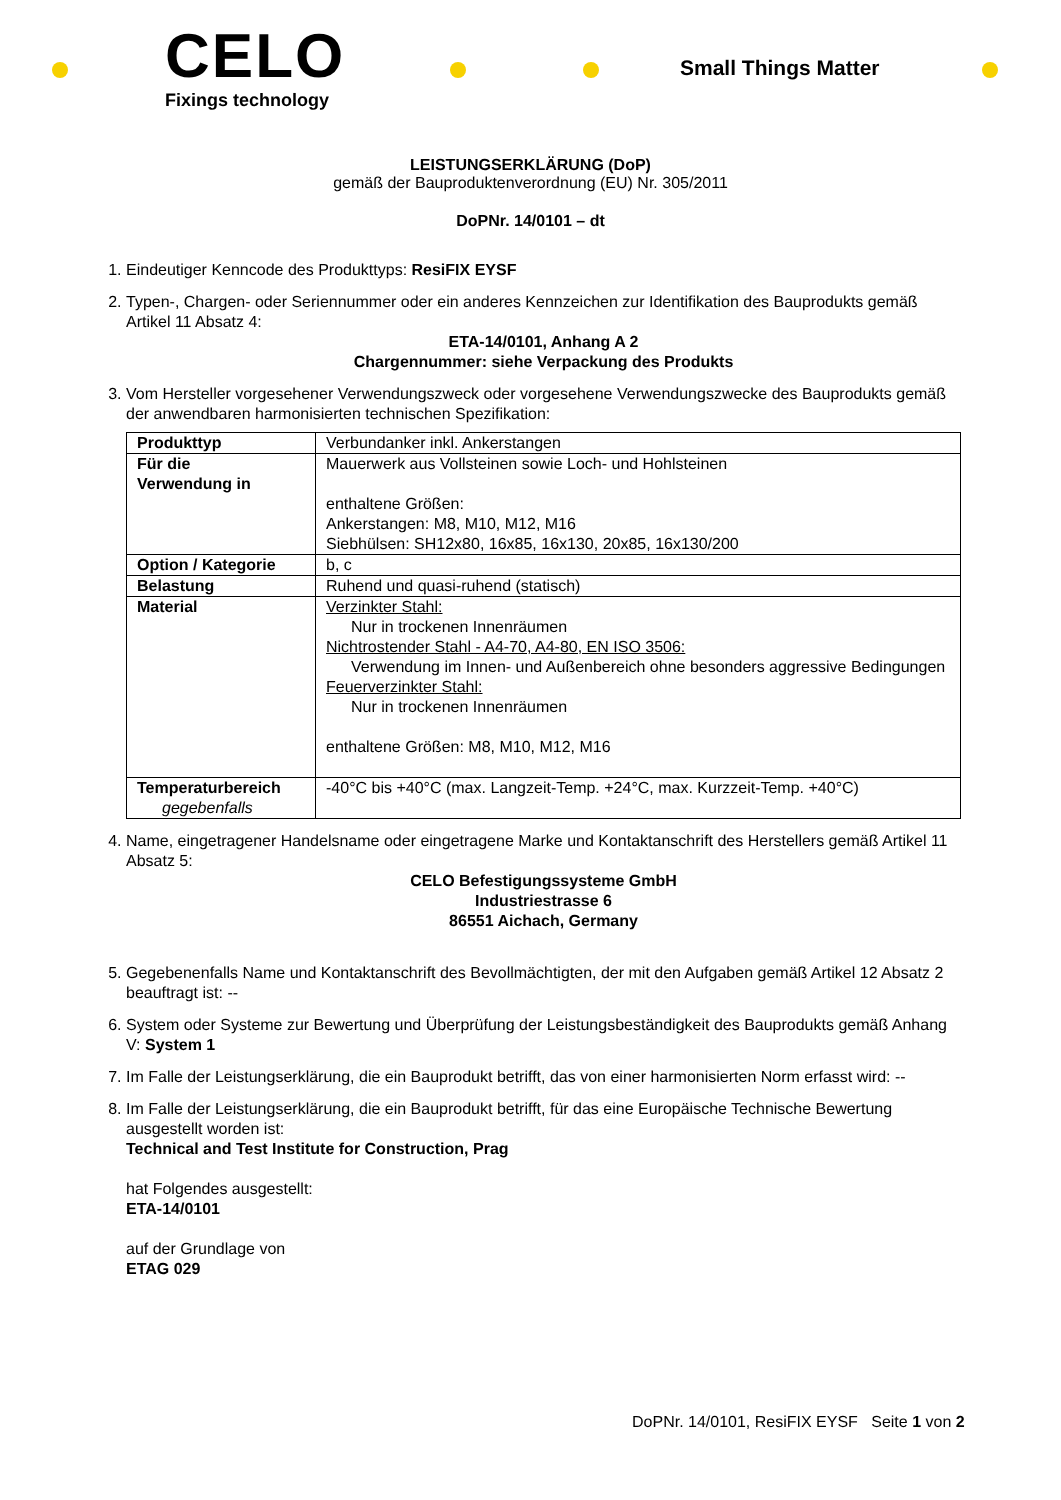CELO
Fixings technology
Small Things Matter
LEISTUNGSERKLÄRUNG (DoP)
gemäß der Bauproduktenverordnung (EU) Nr. 305/2011
DoPNr. 14/0101 – dt
1. Eindeutiger Kenncode des Produkttyps: ResiFIX EYSF
2. Typen-, Chargen- oder Seriennummer oder ein anderes Kennzeichen zur Identifikation des Bauprodukts gemäß Artikel 11 Absatz 4:
ETA-14/0101, Anhang A 2
Chargennummer: siehe Verpackung des Produkts
3. Vom Hersteller vorgesehener Verwendungszweck oder vorgesehene Verwendungszwecke des Bauprodukts gemäß der anwendbaren harmonisierten technischen Spezifikation:
| Produkttyp | Verbundanker inkl. Ankerstangen |
| Für die Verwendung in | Mauerwerk aus Vollsteinen sowie Loch- und Hohlsteinen enthaltene Größen: Ankerstangen: M8, M10, M12, M16 Siebhülsen: SH12x80, 16x85, 16x130, 20x85, 16x130/200 |
| Option / Kategorie | b, c |
| Belastung | Ruhend und quasi-ruhend (statisch) |
| Material | Verzinkter Stahl: Nur in trockenen Innenräumen Nichtrostender Stahl - A4-70, A4-80, EN ISO 3506: Verwendung im Innen- und Außenbereich ohne besonders aggressive Bedingungen Feuerverzinkter Stahl: Nur in trockenen Innenräumen enthaltene Größen: M8, M10, M12, M16 |
| Temperaturbereich gegebenfalls | -40°C bis +40°C (max. Langzeit-Temp. +24°C, max. Kurzzeit-Temp. +40°C) |
4. Name, eingetragener Handelsname oder eingetragene Marke und Kontaktanschrift des Herstellers gemäß Artikel 11 Absatz 5:
CELO Befestigungssysteme GmbH
Industriestrasse 6
86551 Aichach, Germany
5. Gegebenenfalls Name und Kontaktanschrift des Bevollmächtigten, der mit den Aufgaben gemäß Artikel 12 Absatz 2 beauftragt ist: --
6. System oder Systeme zur Bewertung und Überprüfung der Leistungsbeständigkeit des Bauprodukts gemäß Anhang V: System 1
7. Im Falle der Leistungserklärung, die ein Bauprodukt betrifft, das von einer harmonisierten Norm erfasst wird: --
8. Im Falle der Leistungserklärung, die ein Bauprodukt betrifft, für das eine Europäische Technische Bewertung ausgestellt worden ist:
Technical and Test Institute for Construction, Prag
hat Folgendes ausgestellt:
ETA-14/0101
auf der Grundlage von
ETAG 029
DoPNr. 14/0101, ResiFIX EYSF Seite 1 von 2